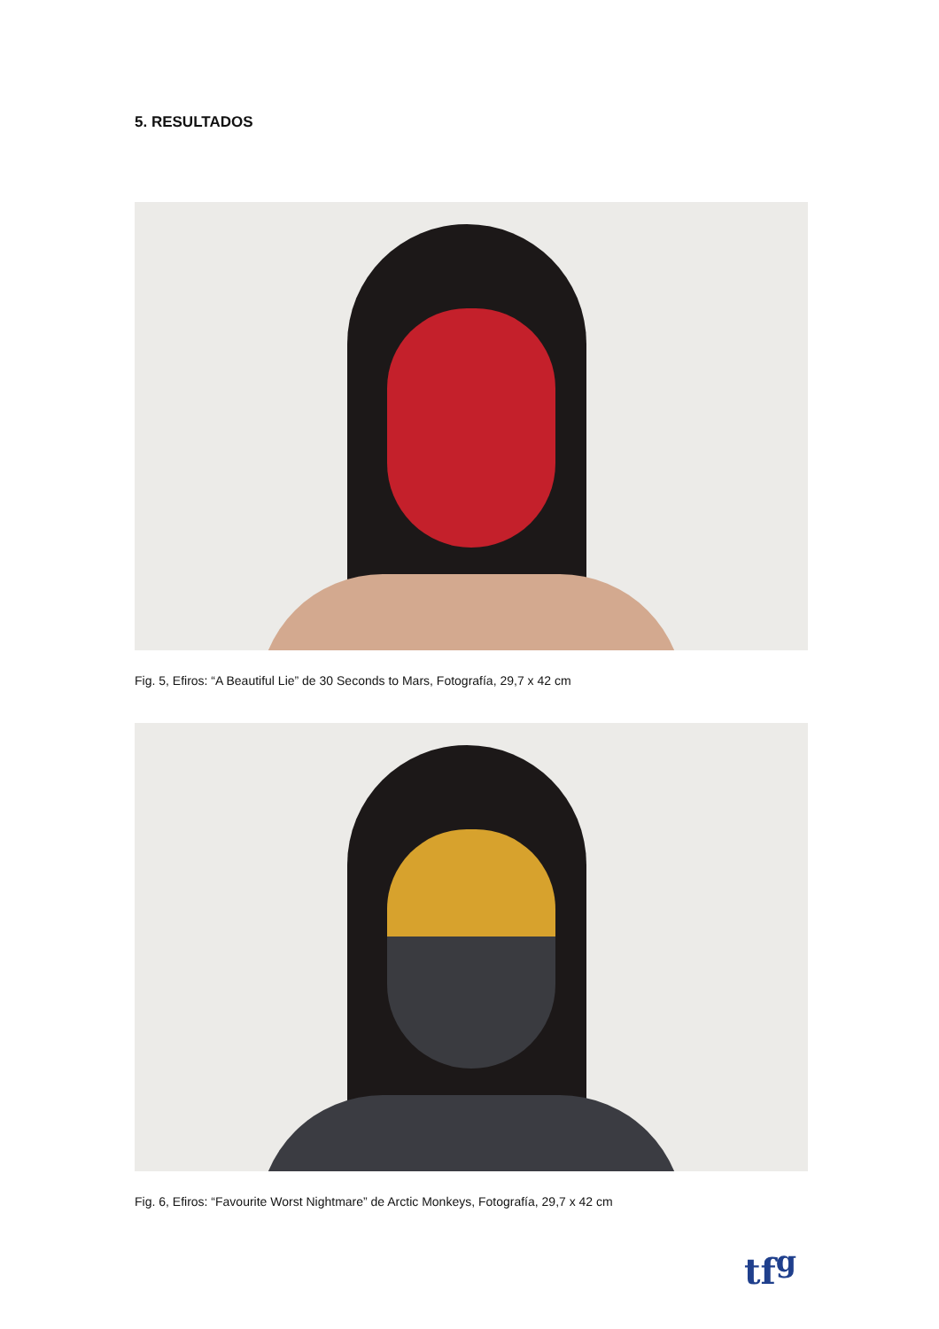5. RESULTADOS
Fig. 5, Efiros: “A Beautiful Lie” de 30 Seconds to Mars, Fotografía, 29,7 x 42 cm
Fig. 6, Efiros: “Favourite Worst Nightmare” de Arctic Monkeys, Fotografía, 29,7 x 42 cm
tf<sup>g</sup>